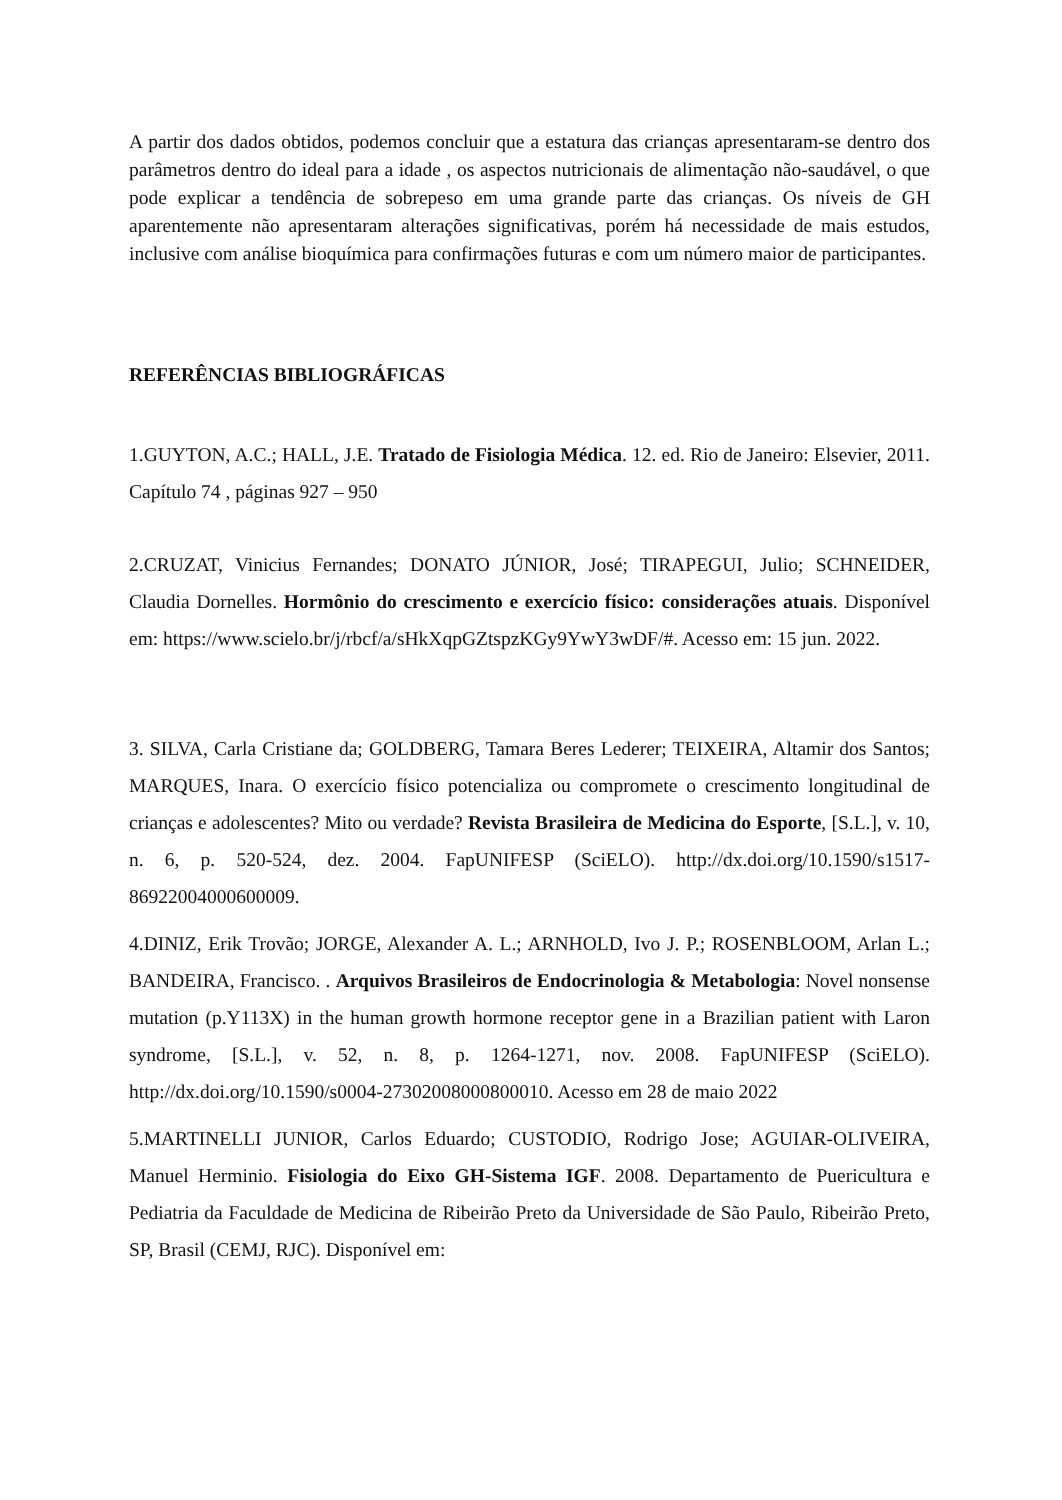A partir dos dados obtidos, podemos concluir que a estatura das crianças apresentaram-se dentro dos parâmetros dentro do ideal para a idade , os aspectos nutricionais de alimentação não-saudável, o que pode explicar a tendência de sobrepeso em uma grande parte das crianças. Os níveis de GH aparentemente não apresentaram alterações significativas, porém há necessidade de mais estudos, inclusive com análise bioquímica para confirmações futuras e com um número maior de participantes.
REFERÊNCIAS BIBLIOGRÁFICAS
1.GUYTON, A.C.; HALL, J.E. Tratado de Fisiologia Médica. 12. ed. Rio de Janeiro: Elsevier, 2011. Capítulo 74 , páginas 927 – 950
2.CRUZAT, Vinicius Fernandes; DONATO JÚNIOR, José; TIRAPEGUI, Julio; SCHNEIDER, Claudia Dornelles. Hormônio do crescimento e exercício físico: considerações atuais. Disponível em: https://www.scielo.br/j/rbcf/a/sHkXqpGZtspzKGy9YwY3wDF/#. Acesso em: 15 jun. 2022.
3. SILVA, Carla Cristiane da; GOLDBERG, Tamara Beres Lederer; TEIXEIRA, Altamir dos Santos; MARQUES, Inara. O exercício físico potencializa ou compromete o crescimento longitudinal de crianças e adolescentes? Mito ou verdade? Revista Brasileira de Medicina do Esporte, [S.L.], v. 10, n. 6, p. 520-524, dez. 2004. FapUNIFESP (SciELO). http://dx.doi.org/10.1590/s1517-86922004000600009.
4.DINIZ, Erik Trovão; JORGE, Alexander A. L.; ARNHOLD, Ivo J. P.; ROSENBLOOM, Arlan L.; BANDEIRA, Francisco. . Arquivos Brasileiros de Endocrinologia & Metabologia: Novel nonsense mutation (p.Y113X) in the human growth hormone receptor gene in a Brazilian patient with Laron syndrome, [S.L.], v. 52, n. 8, p. 1264-1271, nov. 2008. FapUNIFESP (SciELO). http://dx.doi.org/10.1590/s0004-27302008000800010. Acesso em 28 de maio 2022
5.MARTINELLI JUNIOR, Carlos Eduardo; CUSTODIO, Rodrigo Jose; AGUIAR-OLIVEIRA, Manuel Herminio. Fisiologia do Eixo GH-Sistema IGF. 2008. Departamento de Puericultura e Pediatria da Faculdade de Medicina de Ribeirão Preto da Universidade de São Paulo, Ribeirão Preto, SP, Brasil (CEMJ, RJC). Disponível em: